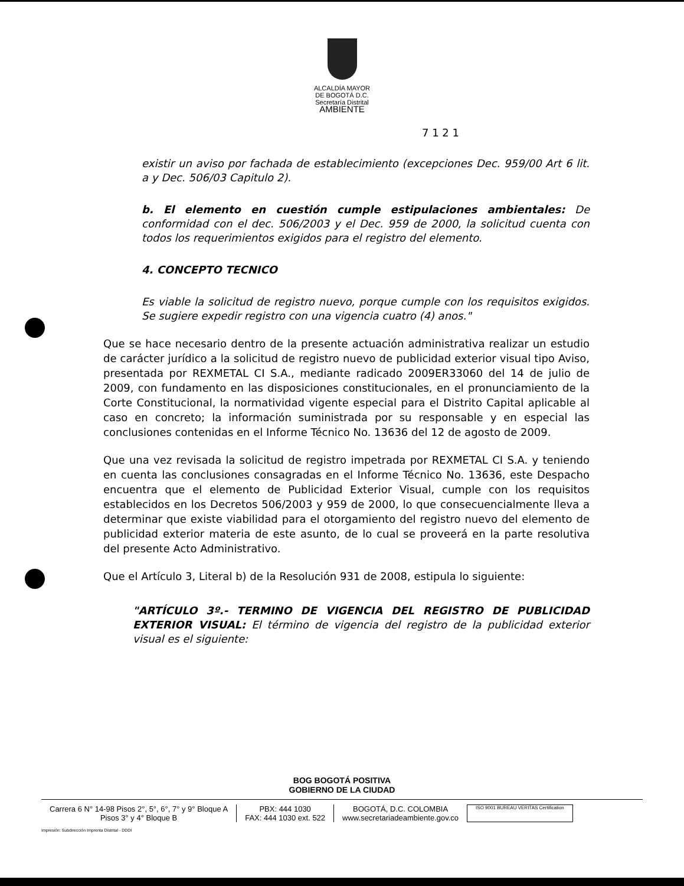ALCALDÍA MAYOR
DE BOGOTÁ D.C.
Secretaría Distrital
AMBIENTE
7 1 2 1
existir un aviso por fachada de establecimiento (excepciones Dec. 959/00 Art 6 lit. a y Dec. 506/03 Capitulo 2).
b. El elemento en cuestión cumple estipulaciones ambientales: De conformidad con el dec. 506/2003 y el Dec. 959 de 2000, la solicitud cuenta con todos los requerimientos exigidos para el registro del elemento.
4. CONCEPTO TECNICO
Es viable la solicitud de registro nuevo, porque cumple con los requisitos exigidos. Se sugiere expedir registro con una vigencia cuatro (4) anos."
Que se hace necesario dentro de la presente actuación administrativa realizar un estudio de carácter jurídico a la solicitud de registro nuevo de publicidad exterior visual tipo Aviso, presentada por REXMETAL CI S.A., mediante radicado 2009ER33060 del 14 de julio de 2009, con fundamento en las disposiciones constitucionales, en el pronunciamiento de la Corte Constitucional, la normatividad vigente especial para el Distrito Capital aplicable al caso en concreto; la información suministrada por su responsable y en especial las conclusiones contenidas en el Informe Técnico No. 13636 del 12 de agosto de 2009.
Que una vez revisada la solicitud de registro impetrada por REXMETAL CI S.A. y teniendo en cuenta las conclusiones consagradas en el Informe Técnico No. 13636, este Despacho encuentra que el elemento de Publicidad Exterior Visual, cumple con los requisitos establecidos en los Decretos 506/2003 y 959 de 2000, lo que consecuencialmente lleva a determinar que existe viabilidad para el otorgamiento del registro nuevo del elemento de publicidad exterior materia de este asunto, de lo cual se proveerá en la parte resolutiva del presente Acto Administrativo.
Que el Artículo 3, Literal b) de la Resolución 931 de 2008, estipula lo siguiente:
"ARTÍCULO 3º.- TERMINO DE VIGENCIA DEL REGISTRO DE PUBLICIDAD EXTERIOR VISUAL: El término de vigencia del registro de la publicidad exterior visual es el siguiente:
BOG BOGOTÁ POSITIVA
GOBIERNO DE LA CIUDAD
Carrera 6 N° 14-98 Pisos 2°, 5°, 6°, 7° y 9° Bloque A
Pisos 3° y 4° Bloque B
PBX: 444 1030
FAX: 444 1030 ext. 522
BOGOTÁ, D.C. COLOMBIA
www.secretariadeambiente.gov.co
ISO 9001 BUREAU VERITAS Certification
Impresión: Subdirección Imprenta Distrital - DDDI